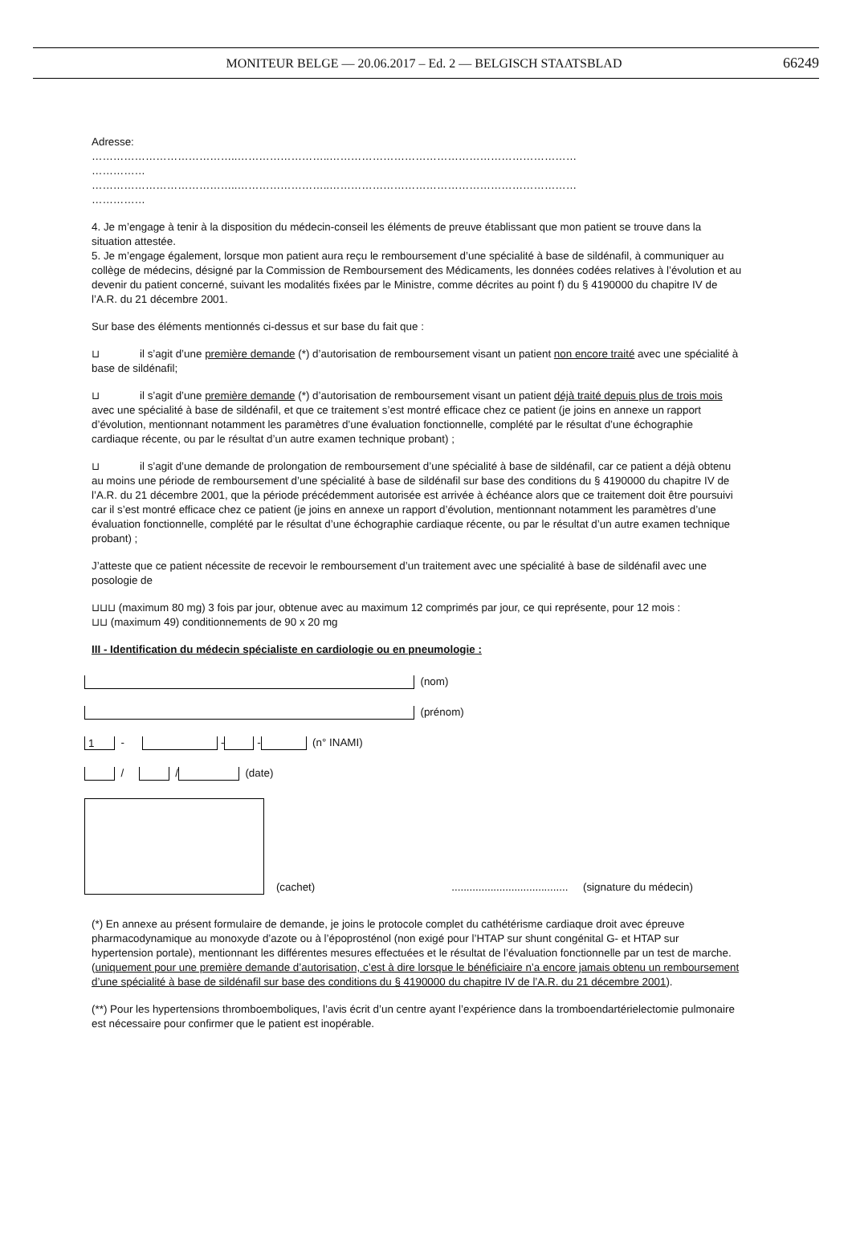MONITEUR BELGE — 20.06.2017 – Ed. 2 — BELGISCH STAATSBLAD 66249
Adresse:
…………………………………..……………………..……………………………………………………………
……………
…………………………………..……………………..……………………………………………………………
……………
4. Je m’engage à tenir à la disposition du médecin-conseil les éléments de preuve établissant que mon patient se trouve dans la situation attestée.
5. Je m’engage également, lorsque mon patient aura reçu le remboursement d’une spécialité à base de sildénafil, à communiquer au collège de médecins, désigné par la Commission de Remboursement des Médicaments, les données codées relatives à l’évolution et au devenir du patient concerné, suivant les modalités fixées par le Ministre, comme décrites au point f) du § 4190000 du chapitre IV de l’A.R. du 21 décembre 2001.
Sur base des éléments mentionnés ci-dessus et sur base du fait que :
⊔ il s’agit d’une première demande (*) d’autorisation de remboursement visant un patient non encore traité avec une spécialité à base de sildénafil;
⊔ il s’agit d’une première demande (*) d’autorisation de remboursement visant un patient déjà traité depuis plus de trois mois avec une spécialité à base de sildénafil, et que ce traitement s’est montré efficace chez ce patient (je joins en annexe un rapport d’évolution, mentionnant notamment les paramètres d’une évaluation fonctionnelle, complété par le résultat d’une échographie cardiaque récente, ou par le résultat d’un autre examen technique probant) ;
⊔ il s’agit d’une demande de prolongation de remboursement d’une spécialité à base de sildénafil, car ce patient a déjà obtenu au moins une période de remboursement d’une spécialité à base de sildénafil sur base des conditions du § 4190000 du chapitre IV de l’A.R. du 21 décembre 2001, que la période précédemment autorisée est arrivée à échéance alors que ce traitement doit être poursuivi car il s’est montré efficace chez ce patient (je joins en annexe un rapport d’évolution, mentionnant notamment les paramètres d’une évaluation fonctionnelle, complété par le résultat d’une échographie cardiaque récente, ou par le résultat d’un autre examen technique probant) ;
J’atteste que ce patient nécessite de recevoir le remboursement d’un traitement avec une spécialité à base de sildénafil avec une posologie de
⊔⊔⊔ (maximum 80 mg) 3 fois par jour, obtenue avec au maximum 12 comprimés par jour, ce qui représente, pour 12 mois :
⊔⊔ (maximum 49) conditionnements de 90 x 20 mg
III - Identification du médecin spécialiste en cardiologie ou en pneumologie :
(nom)
(prénom)
1 - - - (n° INAMI)
/ / (date)
(cachet) ....................................... (signature du médecin)
(*) En annexe au présent formulaire de demande, je joins le protocole complet du cathétérisme cardiaque droit avec épreuve pharmacodynamique au monoxyde d’azote ou à l’époprosténol (non exigé pour l’HTAP sur shunt congénital G- et HTAP sur hypertension portale), mentionnant les différentes mesures effectuées et le résultat de l’évaluation fonctionnelle par un test de marche.
(uniquement pour une première demande d’autorisation, c’est à dire lorsque le bénéficiaire n’a encore jamais obtenu un remboursement d’une spécialité à base de sildénafil sur base des conditions du § 4190000 du chapitre IV de l’A.R. du 21 décembre 2001).
(**) Pour les hypertensions thromboemboliques, l’avis écrit d’un centre ayant l’expérience dans la tromboendartérielectomie pulmonaire est nécessaire pour confirmer que le patient est inopérable.